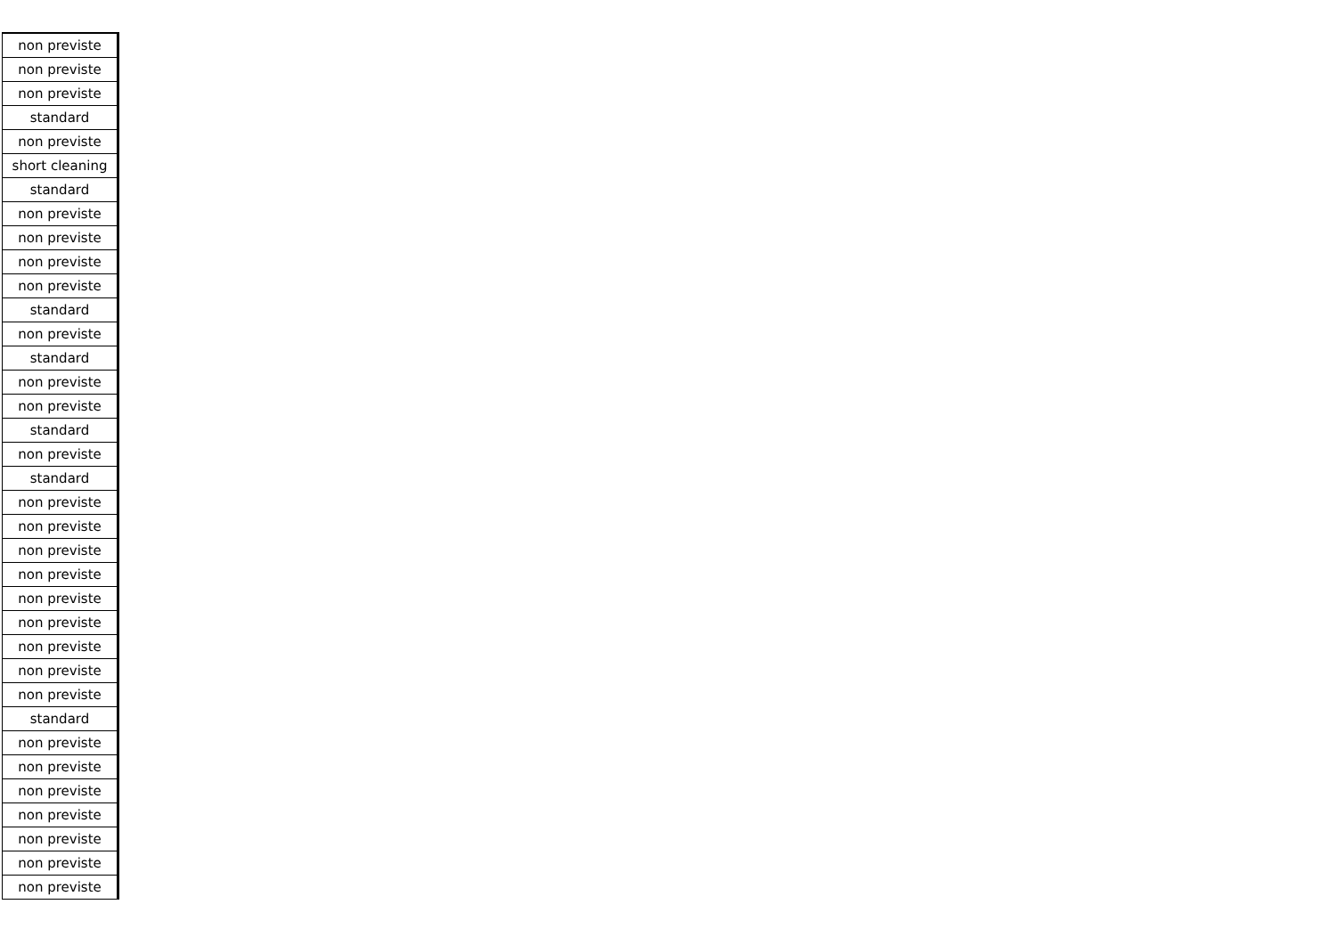| non previste |
| non previste |
| non previste |
| standard |
| non previste |
| short cleaning |
| standard |
| non previste |
| non previste |
| non previste |
| non previste |
| standard |
| non previste |
| standard |
| non previste |
| non previste |
| standard |
| non previste |
| standard |
| non previste |
| non previste |
| non previste |
| non previste |
| non previste |
| non previste |
| non previste |
| non previste |
| non previste |
| standard |
| non previste |
| non previste |
| non previste |
| non previste |
| non previste |
| non previste |
| non previste |